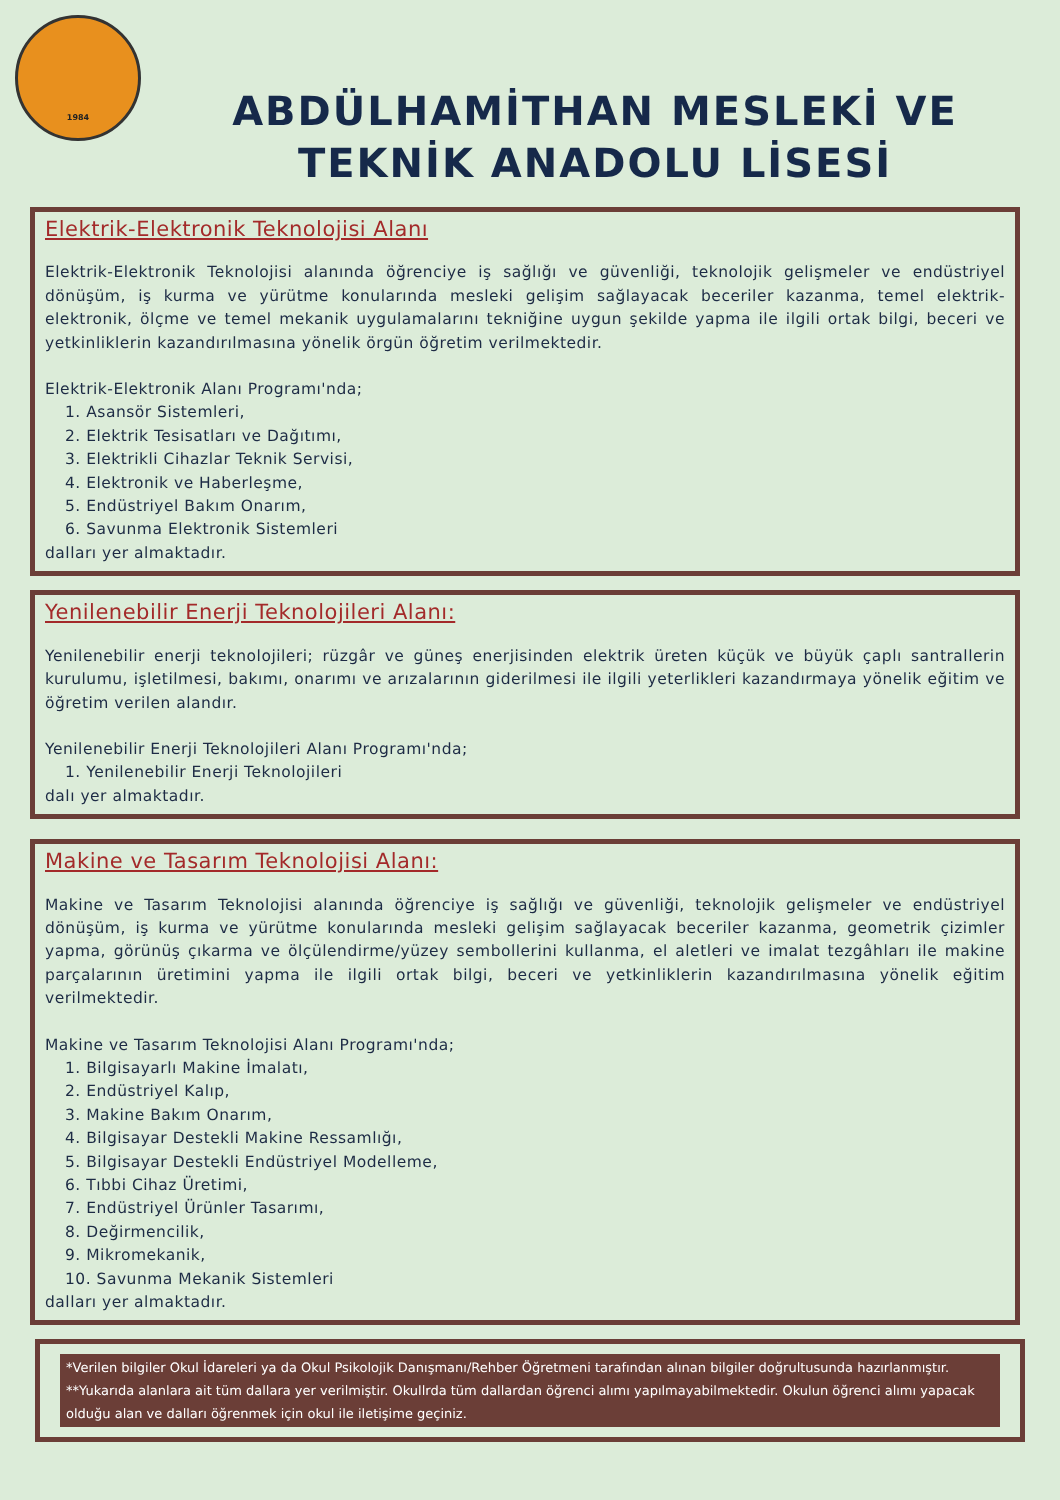1984
ABDÜLHAMİTHAN MESLEKİ VE
TEKNİK ANADOLU LİSESİ
Elektrik-Elektronik Teknolojisi Alanı
Elektrik-Elektronik Teknolojisi alanında öğrenciye iş sağlığı ve güvenliği, teknolojik gelişmeler ve endüstriyel dönüşüm, iş kurma ve yürütme konularında mesleki gelişim sağlayacak beceriler kazanma, temel elektrik-elektronik, ölçme ve temel mekanik uygulamalarını tekniğine uygun şekilde yapma ile ilgili ortak bilgi, beceri ve yetkinliklerin kazandırılmasına yönelik örgün öğretim verilmektedir.
Elektrik-Elektronik Alanı Programı'nda;
1. Asansör Sistemleri,
2. Elektrik Tesisatları ve Dağıtımı,
3. Elektrikli Cihazlar Teknik Servisi,
4. Elektronik ve Haberleşme,
5. Endüstriyel Bakım Onarım,
6. Savunma Elektronik Sistemleri
dalları yer almaktadır.
Yenilenebilir Enerji Teknolojileri Alanı:
Yenilenebilir enerji teknolojileri; rüzgâr ve güneş enerjisinden elektrik üreten küçük ve büyük çaplı santrallerin kurulumu, işletilmesi, bakımı, onarımı ve arızalarının giderilmesi ile ilgili yeterlikleri kazandırmaya yönelik eğitim ve öğretim verilen alandır.
Yenilenebilir Enerji Teknolojileri Alanı Programı'nda;
1. Yenilenebilir Enerji Teknolojileri
dalı yer almaktadır.
Makine ve Tasarım Teknolojisi Alanı:
Makine ve Tasarım Teknolojisi alanında öğrenciye iş sağlığı ve güvenliği, teknolojik gelişmeler ve endüstriyel dönüşüm, iş kurma ve yürütme konularında mesleki gelişim sağlayacak beceriler kazanma, geometrik çizimler yapma, görünüş çıkarma ve ölçülendirme/yüzey sembollerini kullanma, el aletleri ve imalat tezgâhları ile makine parçalarının üretimini yapma ile ilgili ortak bilgi, beceri ve yetkinliklerin kazandırılmasına yönelik eğitim verilmektedir.
Makine ve Tasarım Teknolojisi Alanı Programı'nda;
1. Bilgisayarlı Makine İmalatı,
2. Endüstriyel Kalıp,
3. Makine Bakım Onarım,
4. Bilgisayar Destekli Makine Ressamlığı,
5. Bilgisayar Destekli Endüstriyel Modelleme,
6. Tıbbi Cihaz Üretimi,
7. Endüstriyel Ürünler Tasarımı,
8. Değirmencilik,
9. Mikromekanik,
10. Savunma Mekanik Sistemleri
dalları yer almaktadır.
*Verilen bilgiler Okul İdareleri ya da Okul Psikolojik Danışmanı/Rehber Öğretmeni tarafından alınan bilgiler doğrultusunda hazırlanmıştır.
**Yukarıda alanlara ait tüm dallara yer verilmiştir. Okullrda tüm dallardan öğrenci alımı yapılmayabilmektedir. Okulun öğrenci alımı yapacak olduğu alan ve dalları öğrenmek için okul ile iletişime geçiniz.